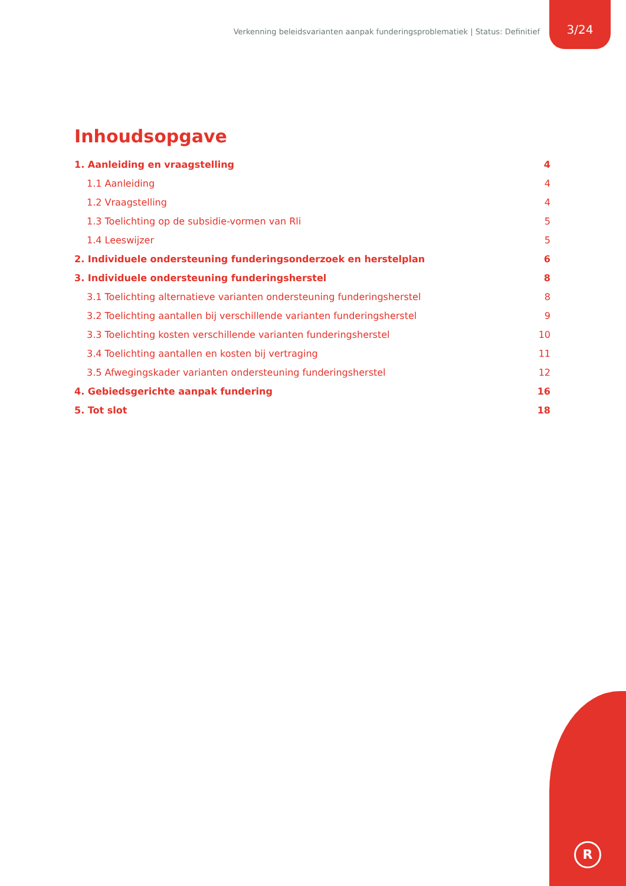Verkenning beleidsvarianten aanpak funderingsproblematiek | Status: Definitief 3/24
Inhoudsopgave
1. Aanleiding en vraagstelling 4
1.1 Aanleiding 4
1.2 Vraagstelling 4
1.3 Toelichting op de subsidie-vormen van Rli 5
1.4 Leeswijzer 5
2. Individuele ondersteuning funderingsonderzoek en herstelplan 6
3. Individuele ondersteuning funderingsherstel 8
3.1 Toelichting alternatieve varianten ondersteuning funderingsherstel 8
3.2 Toelichting aantallen bij verschillende varianten funderingsherstel 9
3.3 Toelichting kosten verschillende varianten funderingsherstel 10
3.4 Toelichting aantallen en kosten bij vertraging 11
3.5 Afwegingskader varianten ondersteuning funderingsherstel 12
4. Gebiedsgerichte aanpak fundering 16
5. Tot slot 18
R